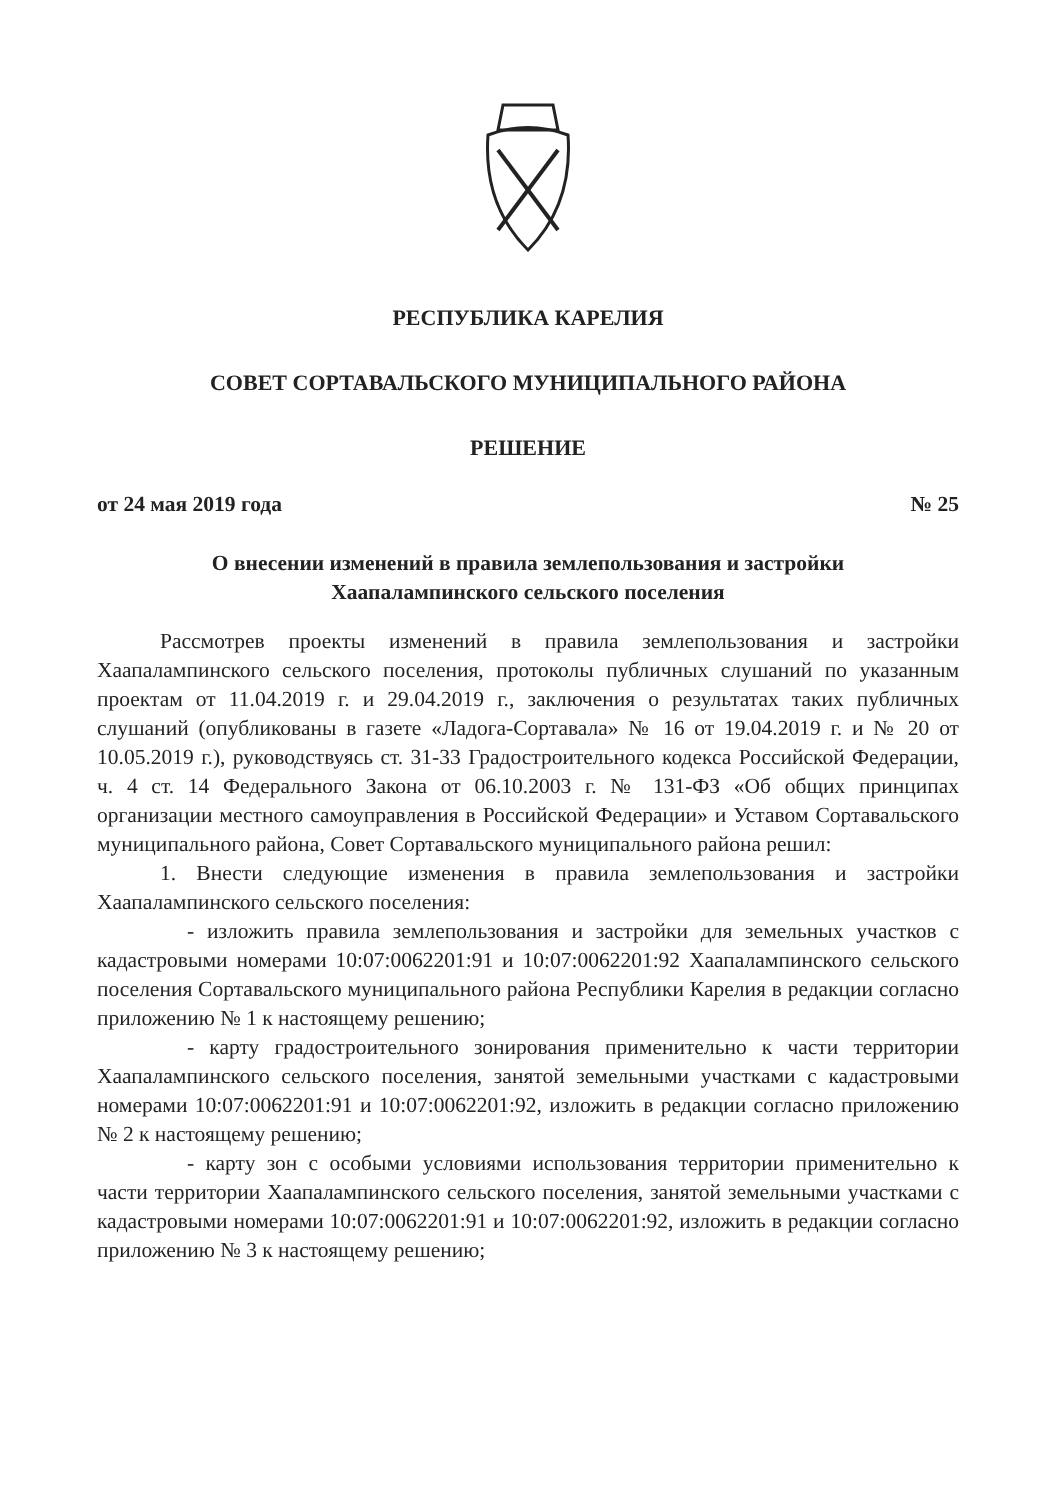РЕСПУБЛИКА КАРЕЛИЯ
СОВЕТ СОРТАВАЛЬСКОГО МУНИЦИПАЛЬНОГО РАЙОНА
РЕШЕНИЕ
от 24 мая 2019 года № 25
О внесении изменений в правила землепользования и застройки
Хаапалампинского сельского поселения
Рассмотрев проекты изменений в правила землепользования и застройки Хаапалампинского сельского поселения, протоколы публичных слушаний по указанным проектам от 11.04.2019 г. и 29.04.2019 г., заключения о результатах таких публичных слушаний (опубликованы в газете «Ладога-Сортавала» № 16 от 19.04.2019 г. и № 20 от 10.05.2019 г.), руководствуясь ст. 31-33 Градостроительного кодекса Российской Федерации, ч. 4 ст. 14 Федерального Закона от 06.10.2003 г. № 131-ФЗ «Об общих принципах организации местного самоуправления в Российской Федерации» и Уставом Сортавальского муниципального района, Совет Сортавальского муниципального района решил:
1. Внести следующие изменения в правила землепользования и застройки Хаапалампинского сельского поселения:
- изложить правила землепользования и застройки для земельных участков с кадастровыми номерами 10:07:0062201:91 и 10:07:0062201:92 Хаапалампинского сельского поселения Сортавальского муниципального района Республики Карелия в редакции согласно приложению № 1 к настоящему решению;
- карту градостроительного зонирования применительно к части территории Хаапалампинского сельского поселения, занятой земельными участками с кадастровыми номерами 10:07:0062201:91 и 10:07:0062201:92, изложить в редакции согласно приложению № 2 к настоящему решению;
- карту зон с особыми условиями использования территории применительно к части территории Хаапалампинского сельского поселения, занятой земельными участками с кадастровыми номерами 10:07:0062201:91 и 10:07:0062201:92, изложить в редакции согласно приложению № 3 к настоящему решению;